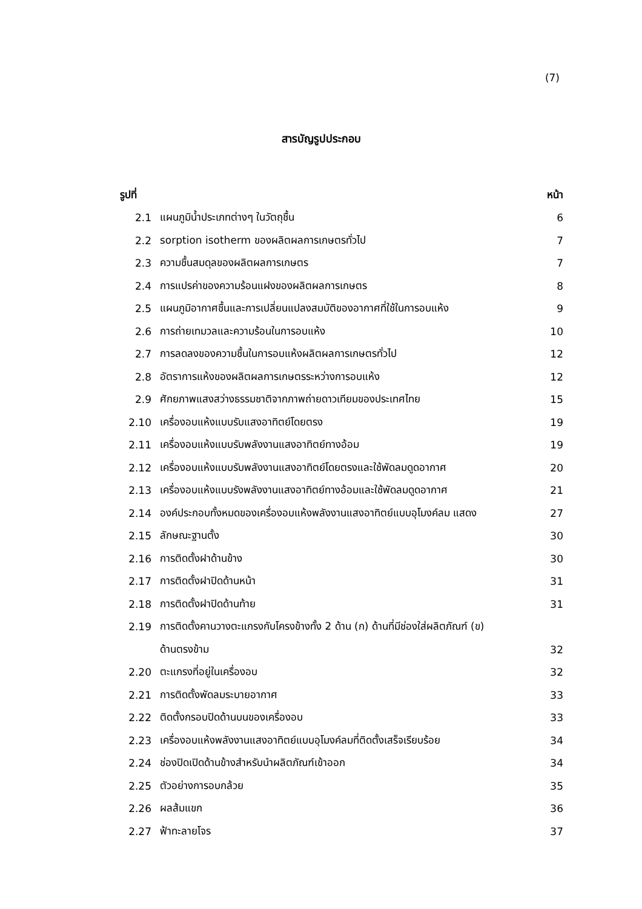(7)
สารบัญรูปประกอบ
| รูปที่ | | หน้า |
| --- | --- | --- |
| 2.1 | แผนภูมิน้ำประเภทต่างๆ ในวัตถุชื้น | 6 |
| 2.2 | sorption isotherm ของผลิตผลการเกษตรทั่วไป | 7 |
| 2.3 | ความชื้นสมดุลของผลิตผลการเกษตร | 7 |
| 2.4 | การแปรค่าของความร้อนแฝงของผลิตผลการเกษตร | 8 |
| 2.5 | แผนภูมิอากาศชื้นและการเปลี่ยนแปลงสมบัติของอากาศที่ใช้ในการอบแห้ง | 9 |
| 2.6 | การถ่ายเทมวลและความร้อนในการอบแห้ง | 10 |
| 2.7 | การลดลงของความชื้นในการอบแห้งผลิตผลการเกษตรทั่วไป | 12 |
| 2.8 | อัตราการแห้งของผลิตผลการเกษตรระหว่างการอบแห้ง | 12 |
| 2.9 | ศักยภาพแสงสว่างธรรมชาติจากภาพถ่ายดาวเทียมของประเทศไทย | 15 |
| 2.10 | เครื่องอบแห้งแบบรับแสงอาทิตย์โดยตรง | 19 |
| 2.11 | เครื่องอบแห้งแบบรับพลังงานแสงอาทิตย์ทางอ้อม | 19 |
| 2.12 | เครื่องอบแห้งแบบรับพลังงานแสงอาทิตย์โดยตรงและใช้พัดลมดูดอากาศ | 20 |
| 2.13 | เครื่องอบแห้งแบบรังพลังงานแสงอาทิตย์ทางอ้อมและใช้พัดลมดูดอากาศ | 21 |
| 2.14 | องค์ประกอบทั้งหมดของเครื่องอบแห้งพลังงานแสงอาทิตย์แบบอุโมงค์ลม แสดง | 27 |
| 2.15 | ลักษณะฐานตั้ง | 30 |
| 2.16 | การติดตั้งฝาด้านข้าง | 30 |
| 2.17 | การติดตั้งฝาปิดด้านหน้า | 31 |
| 2.18 | การติดตั้งฝาปิดด้านท้าย | 31 |
| 2.19 | การติดตั้งคานวางตะแกรงกับโครงข้างทั้ง 2 ด้าน (ก) ด้านที่มีช่องใส่ผลิตภัณฑ์ (ข) | |
| | ด้านตรงข้าม | 32 |
| 2.20 | ตะแกรงที่อยู่ในเครื่องอบ | 32 |
| 2.21 | การติดตั้งพัดลมระบายอากาศ | 33 |
| 2.22 | ติดตั้งกรอบปิดด้านบนของเครื่องอบ | 33 |
| 2.23 | เครื่องอบแห้งพลังงานแสงอาทิตย์แบบอุโมงค์ลมที่ติดตั้งเสร็จเรียบร้อย | 34 |
| 2.24 | ช่องปิดเปิดด้านข้างสำหรับนำผลิตภัณฑ์เข้าออก | 34 |
| 2.25 | ตัวอย่างการอบกล้วย | 35 |
| 2.26 | ผลส้มแขก | 36 |
| 2.27 | ฟ้าทะลายโจร | 37 |